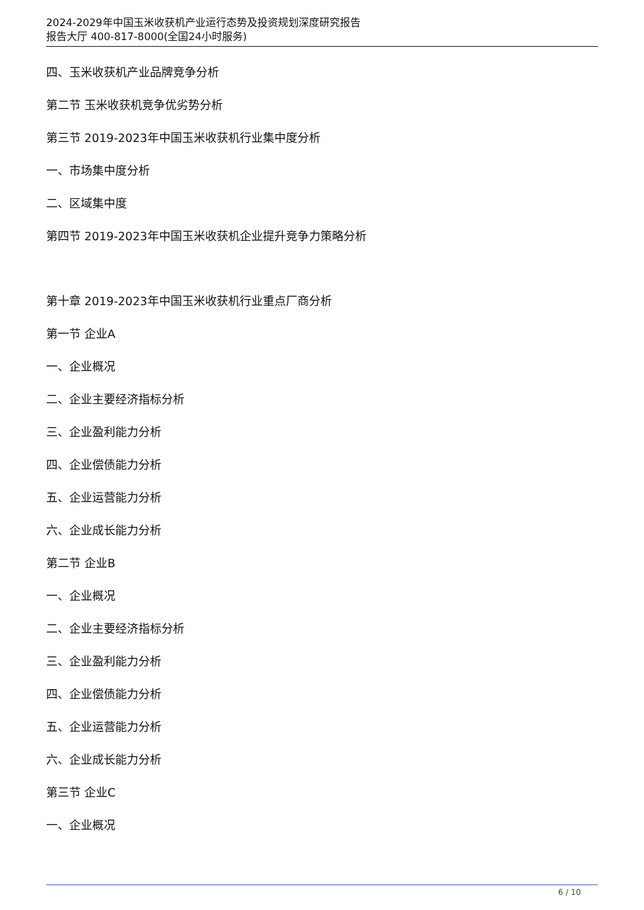2024-2029年中国玉米收获机产业运行态势及投资规划深度研究报告
报告大厅 400-817-8000(全国24小时服务)
四、玉米收获机产业品牌竞争分析
第二节 玉米收获机竞争优劣势分析
第三节 2019-2023年中国玉米收获机行业集中度分析
一、市场集中度分析
二、区域集中度
第四节 2019-2023年中国玉米收获机企业提升竞争力策略分析
第十章 2019-2023年中国玉米收获机行业重点厂商分析
第一节 企业A
一、企业概况
二、企业主要经济指标分析
三、企业盈利能力分析
四、企业偿债能力分析
五、企业运营能力分析
六、企业成长能力分析
第二节 企业B
一、企业概况
二、企业主要经济指标分析
三、企业盈利能力分析
四、企业偿债能力分析
五、企业运营能力分析
六、企业成长能力分析
第三节 企业C
一、企业概况
6 / 10